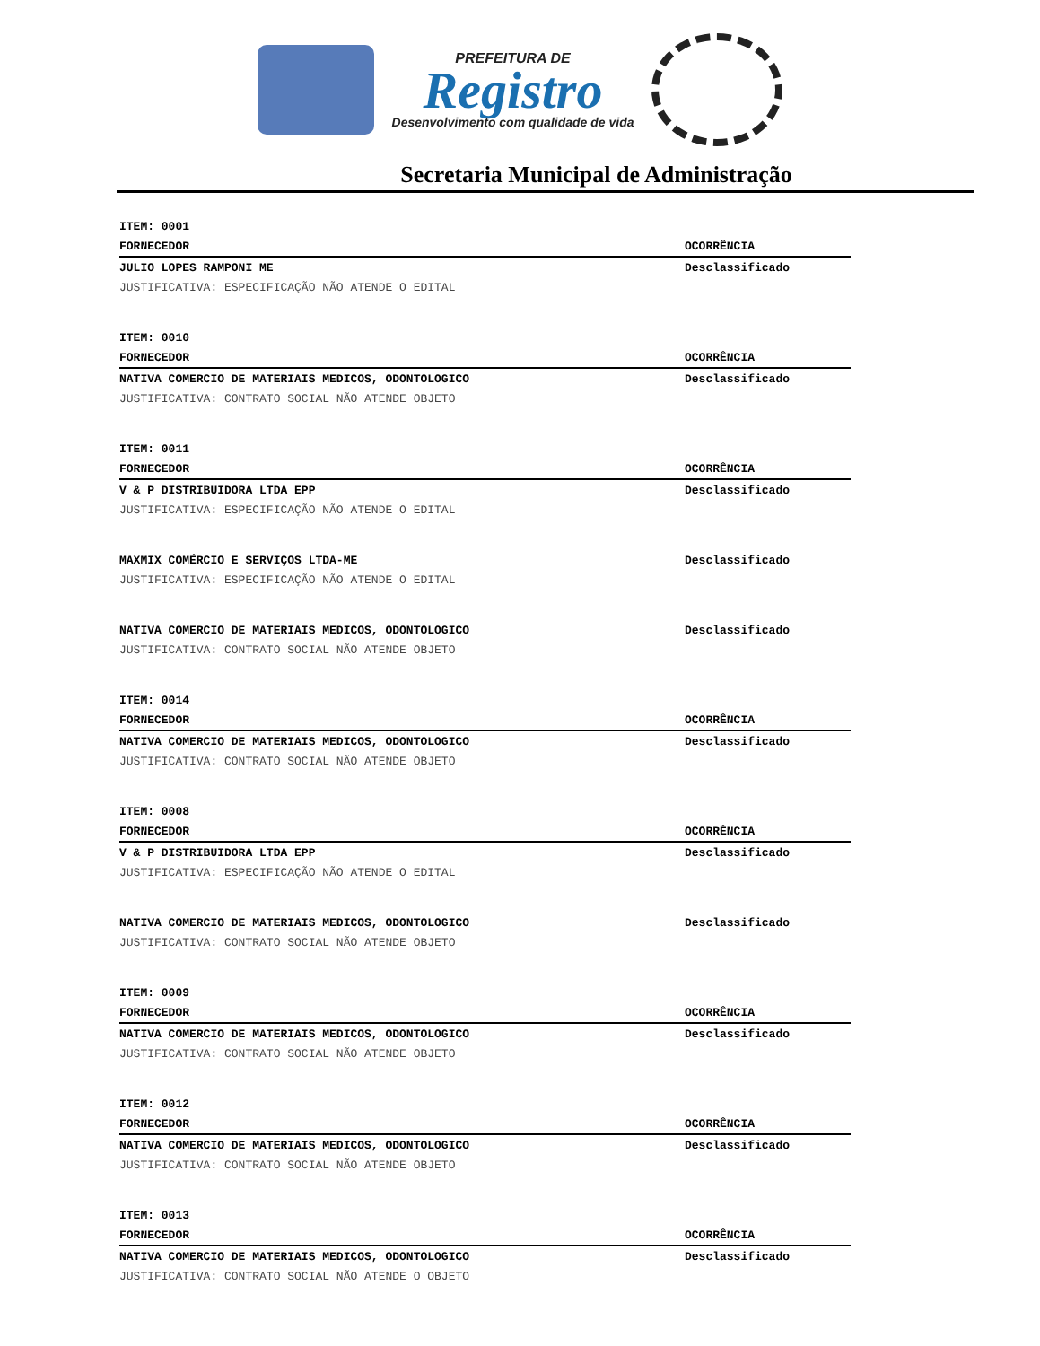PREFEITURA DE
Registro
Desenvolvimento com qualidade de vida
Secretaria Municipal de Administração
| ITEM: 0001 | |
| --- | --- |
| FORNECEDOR | OCORRÊNCIA |
| JULIO LOPES RAMPONI ME | Desclassificado |
| JUSTIFICATIVA: ESPECIFICAÇÃO NÃO ATENDE O EDITAL | |
| ITEM: 0010 | |
| FORNECEDOR | OCORRÊNCIA |
| NATIVA COMERCIO DE MATERIAIS MEDICOS, ODONTOLOGICO | Desclassificado |
| JUSTIFICATIVA: CONTRATO SOCIAL NÃO ATENDE OBJETO | |
| ITEM: 0011 | |
| FORNECEDOR | OCORRÊNCIA |
| V & P DISTRIBUIDORA LTDA EPP | Desclassificado |
| JUSTIFICATIVA: ESPECIFICAÇÃO NÃO ATENDE O EDITAL | |
| MAXMIX COMÉRCIO E SERVIÇOS LTDA-ME | Desclassificado |
| JUSTIFICATIVA: ESPECIFICAÇÃO NÃO ATENDE O EDITAL | |
| NATIVA COMERCIO DE MATERIAIS MEDICOS, ODONTOLOGICO | Desclassificado |
| JUSTIFICATIVA: CONTRATO SOCIAL NÃO ATENDE OBJETO | |
| ITEM: 0014 | |
| FORNECEDOR | OCORRÊNCIA |
| NATIVA COMERCIO DE MATERIAIS MEDICOS, ODONTOLOGICO | Desclassificado |
| JUSTIFICATIVA: CONTRATO SOCIAL NÃO ATENDE OBJETO | |
| ITEM: 0008 | |
| FORNECEDOR | OCORRÊNCIA |
| V & P DISTRIBUIDORA LTDA EPP | Desclassificado |
| JUSTIFICATIVA: ESPECIFICAÇÃO NÃO ATENDE O EDITAL | |
| NATIVA COMERCIO DE MATERIAIS MEDICOS, ODONTOLOGICO | Desclassificado |
| JUSTIFICATIVA: CONTRATO SOCIAL NÃO ATENDE OBJETO | |
| ITEM: 0009 | |
| FORNECEDOR | OCORRÊNCIA |
| NATIVA COMERCIO DE MATERIAIS MEDICOS, ODONTOLOGICO | Desclassificado |
| JUSTIFICATIVA: CONTRATO SOCIAL NÃO ATENDE OBJETO | |
| ITEM: 0012 | |
| FORNECEDOR | OCORRÊNCIA |
| NATIVA COMERCIO DE MATERIAIS MEDICOS, ODONTOLOGICO | Desclassificado |
| JUSTIFICATIVA: CONTRATO SOCIAL NÃO ATENDE OBJETO | |
| ITEM: 0013 | |
| FORNECEDOR | OCORRÊNCIA |
| NATIVA COMERCIO DE MATERIAIS MEDICOS, ODONTOLOGICO | Desclassificado |
| JUSTIFICATIVA: CONTRATO SOCIAL NÃO ATENDE O OBJETO | |